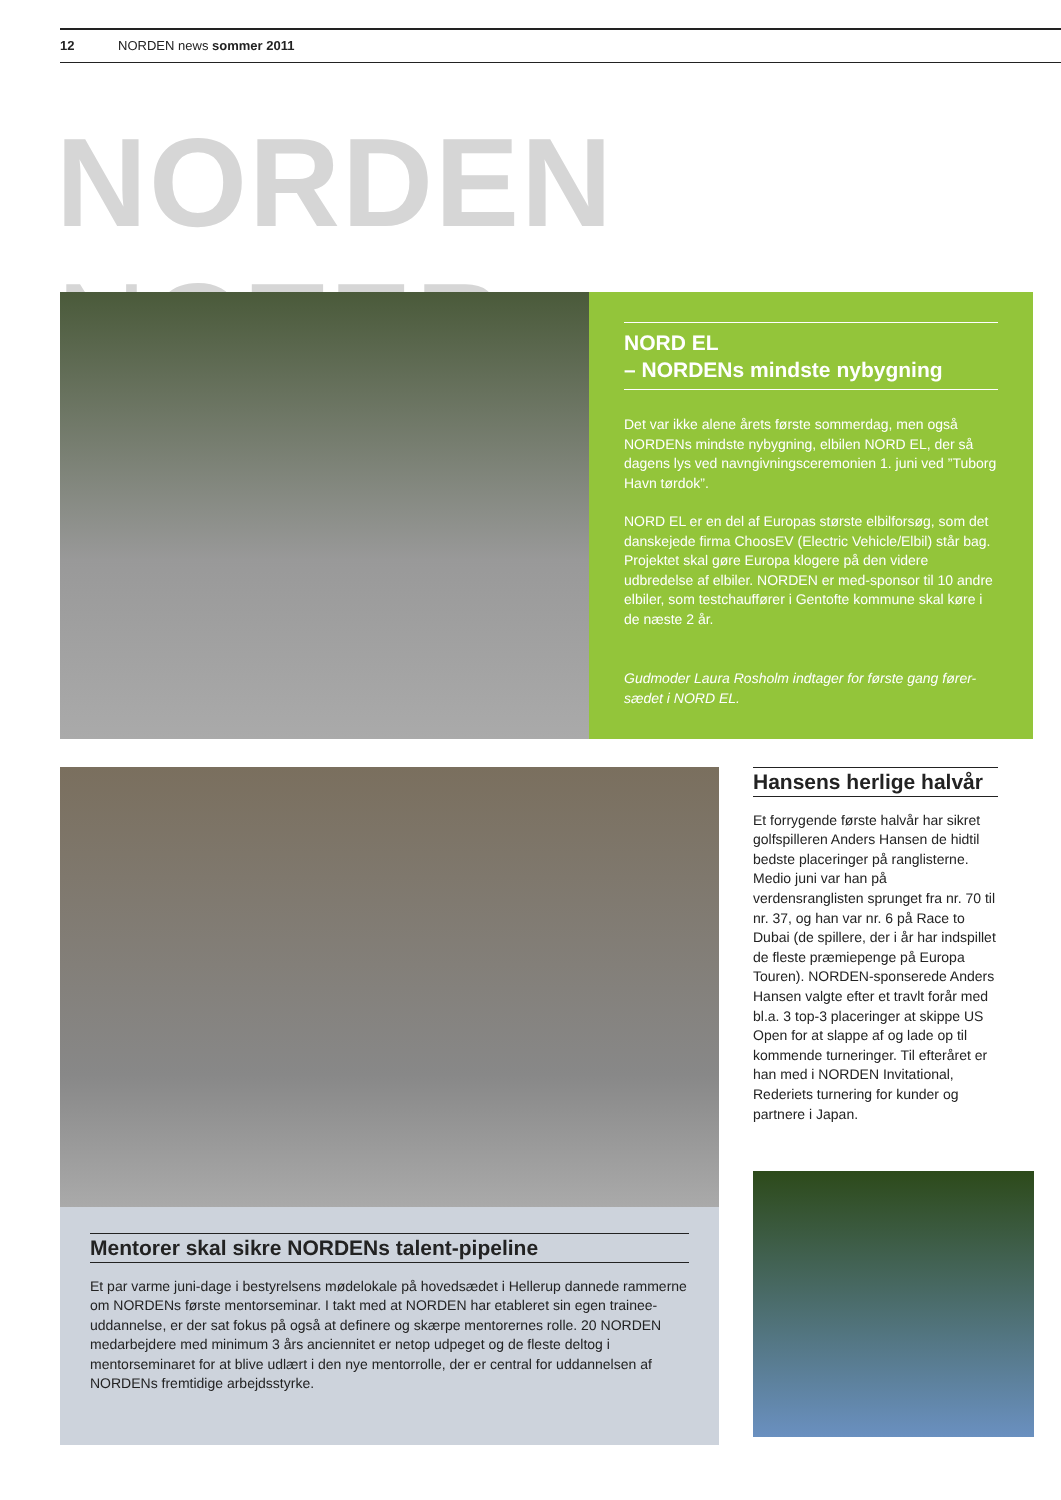12 NORDEN news sommer 2011
NORDEN NOTER
NORD EL
– NORDENs mindste nybygning
Det var ikke alene årets første sommerdag, men også NORDENs mindste nybygning, elbilen NORD EL, der så dagens lys ved navngivningsceremonien 1. juni ved ”Tuborg Havn tørdok”.
NORD EL er en del af Europas største elbilforsøg, som det danskejede firma ChoosEV (Electric Vehicle/Elbil) står bag. Projektet skal gøre Europa klogere på den videre udbredelse af elbiler. NORDEN er med-sponsor til 10 andre elbiler, som testchauffører i Gentofte kommune skal køre i de næste 2 år.
Gudmoder Laura Rosholm indtager for første gang fører-sædet i NORD EL.
Mentorer skal sikre NORDENs talent-pipeline
Et par varme juni-dage i bestyrelsens mødelokale på hovedsædet i Hellerup dannede rammerne om NORDENs første mentorseminar. I takt med at NORDEN har etableret sin egen trainee-uddannelse, er der sat fokus på også at definere og skærpe mentorernes rolle. 20 NORDEN medarbejdere med minimum 3 års anciennitet er netop udpeget og de fleste deltog i mentorseminaret for at blive udlært i den nye mentorrolle, der er central for uddannelsen af NORDENs fremtidige arbejdsstyrke.
Hansens herlige halvår
Et forrygende første halvår har sikret golfspilleren Anders Hansen de hidtil bedste placeringer på ranglisterne. Medio juni var han på verdensranglisten sprunget fra nr. 70 til nr. 37, og han var nr. 6 på Race to Dubai (de spillere, der i år har indspillet de fleste præmiepenge på Europa Touren). NORDEN-sponserede Anders Hansen valgte efter et travlt forår med bl.a. 3 top-3 placeringer at skippe US Open for at slappe af og lade op til kommende turneringer. Til efteråret er han med i NORDEN Invitational, Rederiets turnering for kunder og partnere i Japan.